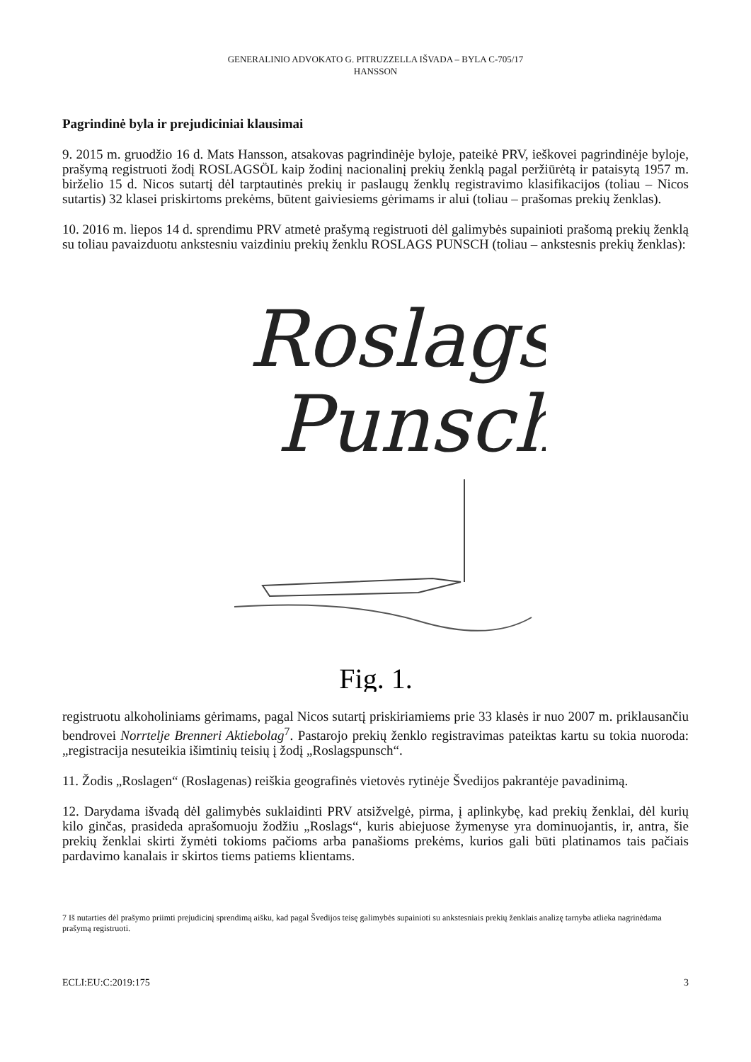GENERALINIO ADVOKATO G. PITRUZZELLA IŠVADA – BYLA C-705/17
HANSSON
Pagrindinė byla ir prejudiciniai klausimai
9. 2015 m. gruodžio 16 d. Mats Hansson, atsakovas pagrindinėje byloje, pateikė PRV, ieškovei pagrindinėje byloje, prašymą registruoti žodį ROSLAGSÖL kaip žodinį nacionalinį prekių ženklą pagal peržiūrėtą ir pataisytą 1957 m. birželio 15 d. Nicos sutartį dėl tarptautinės prekių ir paslaugų ženklų registravimo klasifikacijos (toliau – Nicos sutartis) 32 klasei priskirtoms prekėms, būtent gaiviesiems gėrimams ir alui (toliau – prašomas prekių ženklas).
10. 2016 m. liepos 14 d. sprendimu PRV atmetė prašymą registruoti dėl galimybės supainioti prašomą prekių ženklą su toliau pavaizduotu ankstesniu vaizdiniu prekių ženklu ROSLAGS PUNSCH (toliau – ankstesnis prekių ženklas):
Roslags
Punsch
Fig. 1.
registruotu alkoholiniams gėrimams, pagal Nicos sutartį priskiriamiems prie 33 klasės ir nuo 2007 m. priklausančiu bendrovei Norrtelje Brenneri Aktiebolag<sup>7</sup>. Pastarojo prekių ženklo registravimas pateiktas kartu su tokia nuoroda: „registracija nesuteikia išimtinių teisių į žodį „Roslagspunsch“.
11. Žodis „Roslagen“ (Roslagenas) reiškia geografinės vietovės rytinėje Švedijos pakrantėje pavadinimą.
12. Darydama išvadą dėl galimybės suklaidinti PRV atsižvelgė, pirma, į aplinkybę, kad prekių ženklai, dėl kurių kilo ginčas, prasideda aprašomuoju žodžiu „Roslags“, kuris abiejuose žymenyse yra dominuojantis, ir, antra, šie prekių ženklai skirti žymėti tokioms pačioms arba panašioms prekėms, kurios gali būti platinamos tais pačiais pardavimo kanalais ir skirtos tiems patiems klientams.
7 Iš nutarties dėl prašymo priimti prejudicinį sprendimą aišku, kad pagal Švedijos teisę galimybės supainioti su ankstesniais prekių ženklais analizę tarnyba atlieka nagrinėdama prašymą registruoti.
ECLI:EU:C:2019:175 3